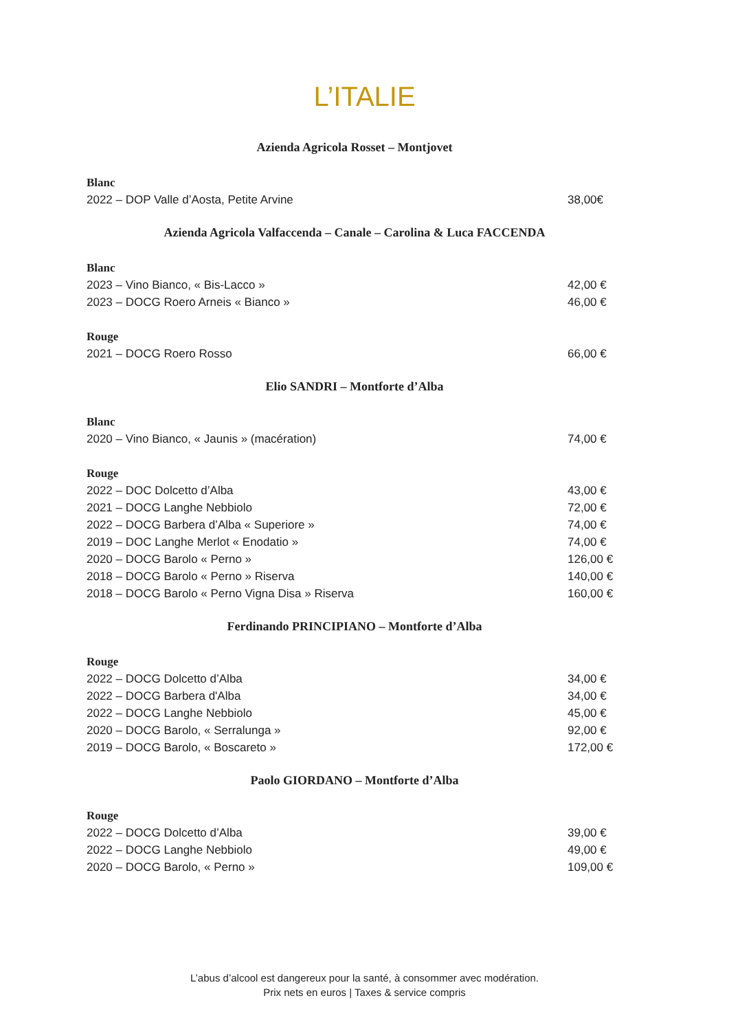L’ITALIE
Azienda Agricola Rosset – Montjovet
Blanc
2022 – DOP Valle d’Aosta, Petite Arvine 38,00€
Azienda Agricola Valfaccenda – Canale – Carolina & Luca FACCENDA
Blanc
2023 – Vino Bianco, « Bis-Lacco » 42,00 €
2023 – DOCG Roero Arneis « Bianco » 46,00 €
Rouge
2021 – DOCG Roero Rosso 66,00 €
Elio SANDRI – Montforte d’Alba
Blanc
2020 – Vino Bianco, « Jaunis » (macération) 74,00 €
Rouge
2022 – DOC Dolcetto d’Alba 43,00 €
2021 – DOCG Langhe Nebbiolo 72,00 €
2022 – DOCG Barbera d’Alba « Superiore » 74,00 €
2019 – DOC Langhe Merlot « Enodatio » 74,00 €
2020 – DOCG Barolo « Perno » 126,00 €
2018 – DOCG Barolo « Perno » Riserva 140,00 €
2018 – DOCG Barolo « Perno Vigna Disa » Riserva 160,00 €
Ferdinando PRINCIPIANO – Montforte d’Alba
Rouge
2022 – DOCG Dolcetto d’Alba 34,00 €
2022 – DOCG Barbera d'Alba 34,00 €
2022 – DOCG Langhe Nebbiolo 45,00 €
2020 – DOCG Barolo, « Serralunga » 92,00 €
2019 – DOCG Barolo, « Boscareto » 172,00 €
Paolo GIORDANO – Montforte d’Alba
Rouge
2022 – DOCG Dolcetto d’Alba 39,00 €
2022 – DOCG Langhe Nebbiolo 49,00 €
2020 – DOCG Barolo, « Perno » 109,00 €
L’abus d’alcool est dangereux pour la santé, à consommer avec modération.
Prix nets en euros | Taxes & service compris